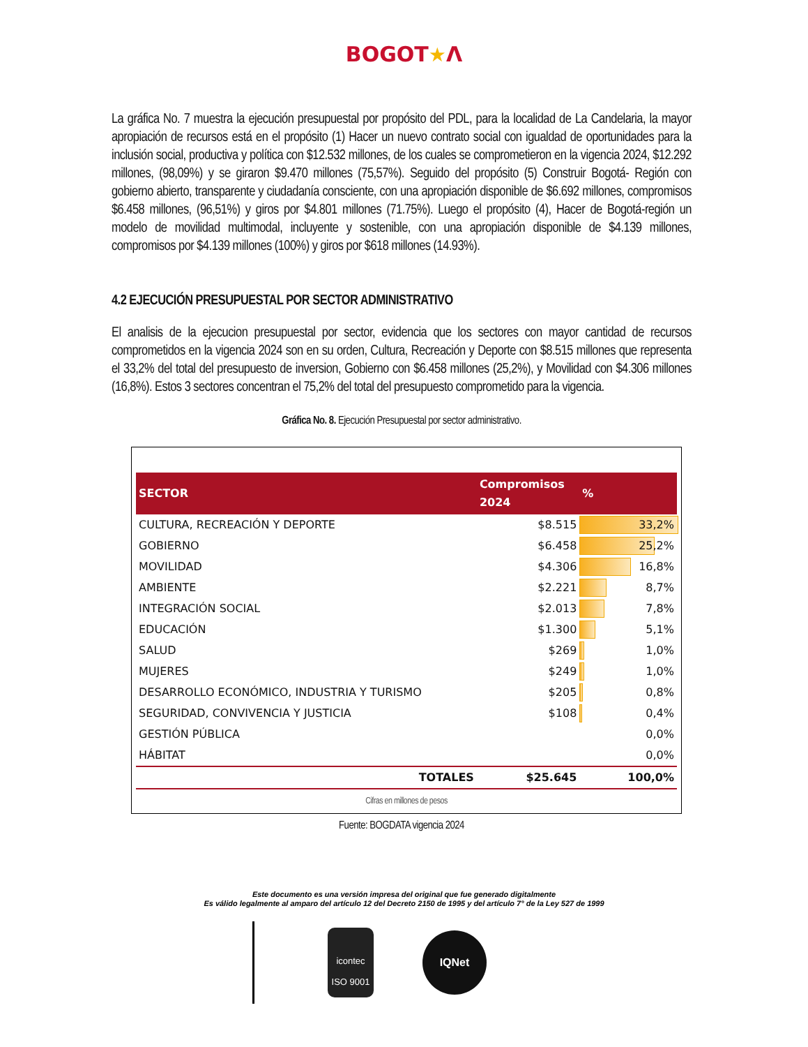BOGOT★Λ
La gráfica No. 7 muestra la ejecución presupuestal por propósito del PDL, para la localidad de La Candelaria, la mayor apropiación de recursos está en el propósito (1) Hacer un nuevo contrato social con igualdad de oportunidades para la inclusión social, productiva y política con $12.532 millones, de los cuales se comprometieron en la vigencia 2024, $12.292 millones, (98,09%) y se giraron $9.470 millones (75,57%). Seguido del propósito (5) Construir Bogotá- Región con gobierno abierto, transparente y ciudadanía consciente, con una apropiación disponible de $6.692 millones, compromisos $6.458 millones, (96,51%) y giros por $4.801 millones (71.75%). Luego el propósito (4), Hacer de Bogotá-región un modelo de movilidad multimodal, incluyente y sostenible, con una apropiación disponible de $4.139 millones, compromisos por $4.139 millones (100%) y giros por $618 millones (14.93%).
4.2 EJECUCIÓN PRESUPUESTAL POR SECTOR ADMINISTRATIVO
El analisis de la ejecucion presupuestal por sector, evidencia que los sectores con mayor cantidad de recursos comprometidos en la vigencia 2024 son en su orden, Cultura, Recreación y Deporte con $8.515 millones que representa el 33,2% del total del presupuesto de inversion, Gobierno con $6.458 millones (25,2%), y Movilidad con $4.306 millones (16,8%). Estos 3 sectores concentran el 75,2% del total del presupuesto comprometido para la vigencia.
Gráfica No. 8. Ejecución Presupuestal por sector administrativo.
| SECTOR | Compromisos 2024 | % |
| --- | --- | --- |
| CULTURA, RECREACIÓN Y DEPORTE | $8.515 | 33,2% |
| GOBIERNO | $6.458 | 25,2% |
| MOVILIDAD | $4.306 | 16,8% |
| AMBIENTE | $2.221 | 8,7% |
| INTEGRACIÓN SOCIAL | $2.013 | 7,8% |
| EDUCACIÓN | $1.300 | 5,1% |
| SALUD | $269 | 1,0% |
| MUJERES | $249 | 1,0% |
| DESARROLLO ECONÓMICO, INDUSTRIA Y TURISMO | $205 | 0,8% |
| SEGURIDAD, CONVIVENCIA Y JUSTICIA | $108 | 0,4% |
| GESTIÓN PÚBLICA | | 0,0% |
| HÁBITAT | | 0,0% |
| TOTALES | $25.645 | 100,0% |
Cifras en millones de pesos
Fuente: BOGDATA vigencia 2024
Este documento es una versión impresa del original que fue generado digitalmente
Es válido legalmente al amparo del artículo 12 del Decreto 2150 de 1995 y del artículo 7° de la Ley 527 de 1999
icontec
ISO 9001
IQNet